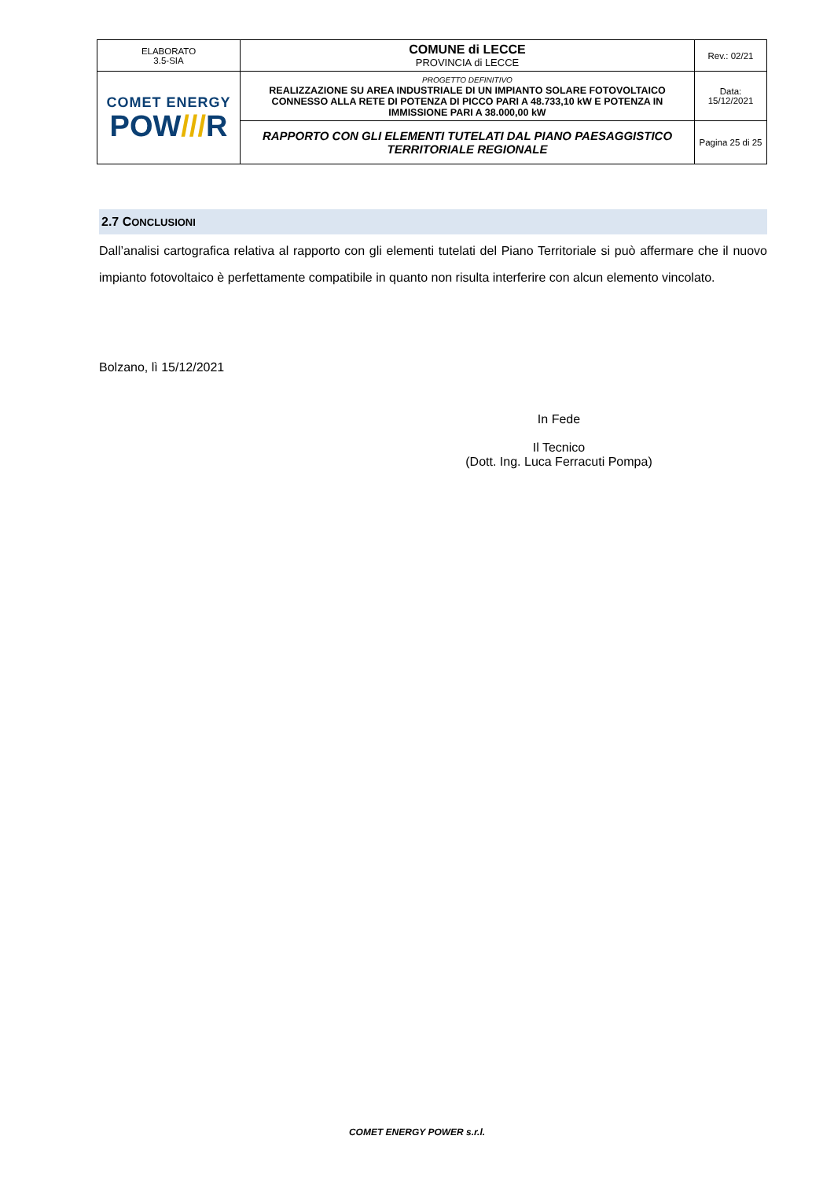| ELABORATO 3.5-SIA | COMUNE di LECCE PROVINCIA di LECCE | Rev.: 02/21 |
| COMET ENERGY POW /// R | PROGETTO DEFINITIVO REALIZZAZIONE SU AREA INDUSTRIALE DI UN IMPIANTO SOLARE FOTOVOLTAICO CONNESSO ALLA RETE DI POTENZA DI PICCO PARI A 48.733,10 kW E POTENZA IN IMMISSIONE PARI A 38.000,00 kW | Data: 15/12/2021 |
| | RAPPORTO CON GLI ELEMENTI TUTELATI DAL PIANO PAESAGGISTICO TERRITORIALE REGIONALE | Pagina 25 di 25 |
2.7 CONCLUSIONI
Dall’analisi cartografica relativa al rapporto con gli elementi tutelati del Piano Territoriale si può affermare che il nuovo impianto fotovoltaico è perfettamente compatibile in quanto non risulta interferire con alcun elemento vincolato.
Bolzano, lì 15/12/2021
In Fede
Il Tecnico
(Dott. Ing. Luca Ferracuti Pompa)
COMET ENERGY POWER s.r.l.